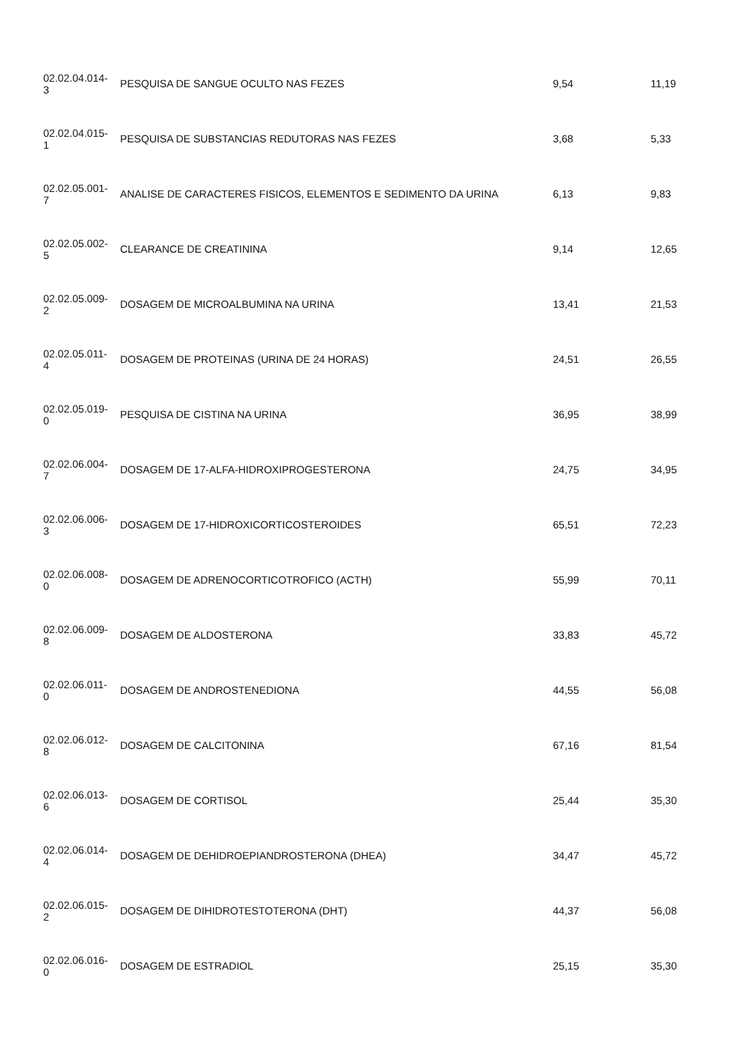| 02.02.04.014- 3 | PESQUISA DE SANGUE OCULTO NAS FEZES | 9,54 | 11,19 |
| 02.02.04.015- 1 | PESQUISA DE SUBSTANCIAS REDUTORAS NAS FEZES | 3,68 | 5,33 |
| 02.02.05.001- 7 | ANALISE DE CARACTERES FISICOS, ELEMENTOS E SEDIMENTO DA URINA | 6,13 | 9,83 |
| 02.02.05.002- 5 | CLEARANCE DE CREATININA | 9,14 | 12,65 |
| 02.02.05.009- 2 | DOSAGEM DE MICROALBUMINA NA URINA | 13,41 | 21,53 |
| 02.02.05.011- 4 | DOSAGEM DE PROTEINAS (URINA DE 24 HORAS) | 24,51 | 26,55 |
| 02.02.05.019- 0 | PESQUISA DE CISTINA NA URINA | 36,95 | 38,99 |
| 02.02.06.004- 7 | DOSAGEM DE 17-ALFA-HIDROXIPROGESTERONA | 24,75 | 34,95 |
| 02.02.06.006- 3 | DOSAGEM DE 17-HIDROXICORTICOSTEROIDES | 65,51 | 72,23 |
| 02.02.06.008- 0 | DOSAGEM DE ADRENOCORTICOTROFICO (ACTH) | 55,99 | 70,11 |
| 02.02.06.009- 8 | DOSAGEM DE ALDOSTERONA | 33,83 | 45,72 |
| 02.02.06.011- 0 | DOSAGEM DE ANDROSTENEDIONA | 44,55 | 56,08 |
| 02.02.06.012- 8 | DOSAGEM DE CALCITONINA | 67,16 | 81,54 |
| 02.02.06.013- 6 | DOSAGEM DE CORTISOL | 25,44 | 35,30 |
| 02.02.06.014- 4 | DOSAGEM DE DEHIDROEPIANDROSTERONA (DHEA) | 34,47 | 45,72 |
| 02.02.06.015- 2 | DOSAGEM DE DIHIDROTESTOTERONA (DHT) | 44,37 | 56,08 |
| 02.02.06.016- 0 | DOSAGEM DE ESTRADIOL | 25,15 | 35,30 |